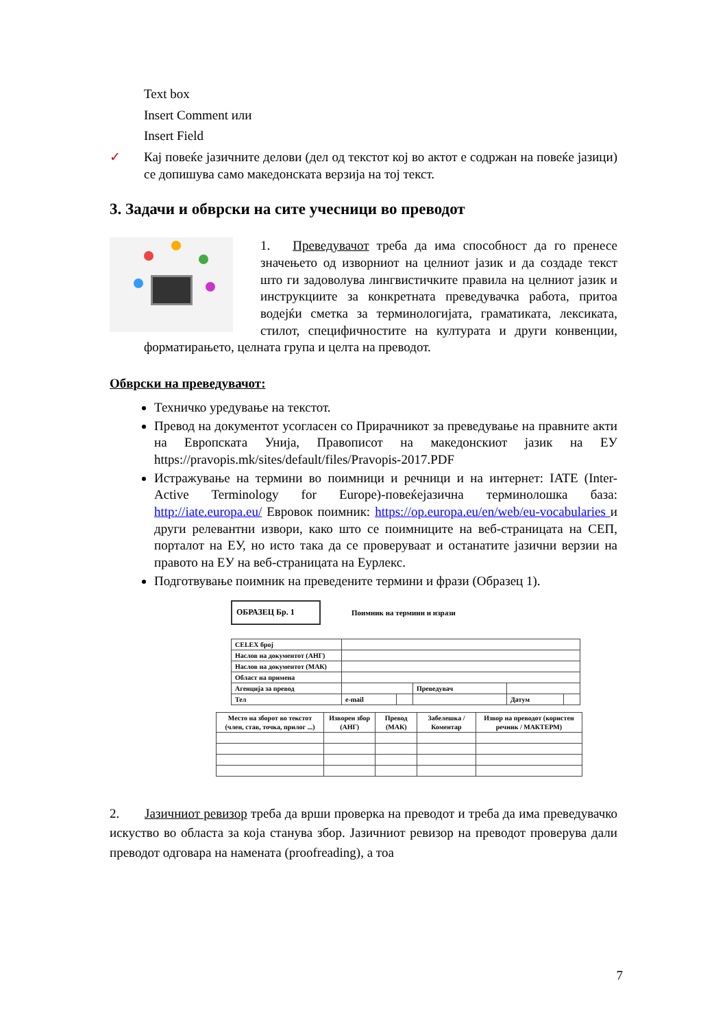Text box
Insert Comment или
Insert Field
✓ Кај повеќе јазичните делови (дел од текстот кој во актот е содржан на повеќе јазици) се допишува само македонската верзија на тој текст.
3. Задачи и обврски на сите учесници во преводот
1. Преведувачот треба да има способност да го пренесе значењето од изворниот на целниот јазик и да создаде текст што ги задоволува лингвистичките правила на целниот јазик и инструкциите за конкретната преведувачка работа, притоа водејќи сметка за терминологијата, граматиката, лексиката, стилот, специфичностите на културата и други конвенции, форматирањето, целната група и целта на преводот.
Обврски на преведувачот:
Техничко уредување на текстот.
Превод на документот усогласен со Прирачникот за преведување на правните акти на Европската Унија, Правописот на македонскиот јазик на ЕУ https://pravopis.mk/sites/default/files/Pravopis-2017.PDF
Истражување на термини во поимници и речници и на интернет: IATE (Inter-Active Terminology for Europe)-повеќејазична терминолошка база: http://iate.europa.eu/ Евровок поимник: https://op.europa.eu/en/web/eu-vocabularies и други релевантни извори, како што се поимниците на веб-страницата на СЕП, порталот на ЕУ, но исто така да се проверуваат и останатите јазични верзии на правото на ЕУ на веб-страницата на Еурлекс.
Подготвување поимник на преведените термини и фрази (Образец 1).
ОБРАЗЕЦ Бр. 1 Поимник на термини и изрази
| CELEX број | | | | | |
| Наслов на документот (АНГ) | | | | | |
| Наслов на документот (МАК) | | | | | |
| Област на примена | | | | | |
| Агенција за превод | | | Преведувач | | |
| Тел | e-mail | | | Датум | |
| Место на зборот во текстот (член, став, точка, прилог ...) | Изворен збор (АНГ) | Превод (МАК) | Забелешка / Коментар | Извор на преводот (користен речник / МАКТЕРМ) |
| --- | --- | --- | --- | --- |
2. Јазичниот ревизор треба да врши проверка на преводот и треба да има преведувачко искуство во областа за која станува збор. Јазичниот ревизор на преводот проверува дали преводот одговара на намената (proofreading), а тоа
7